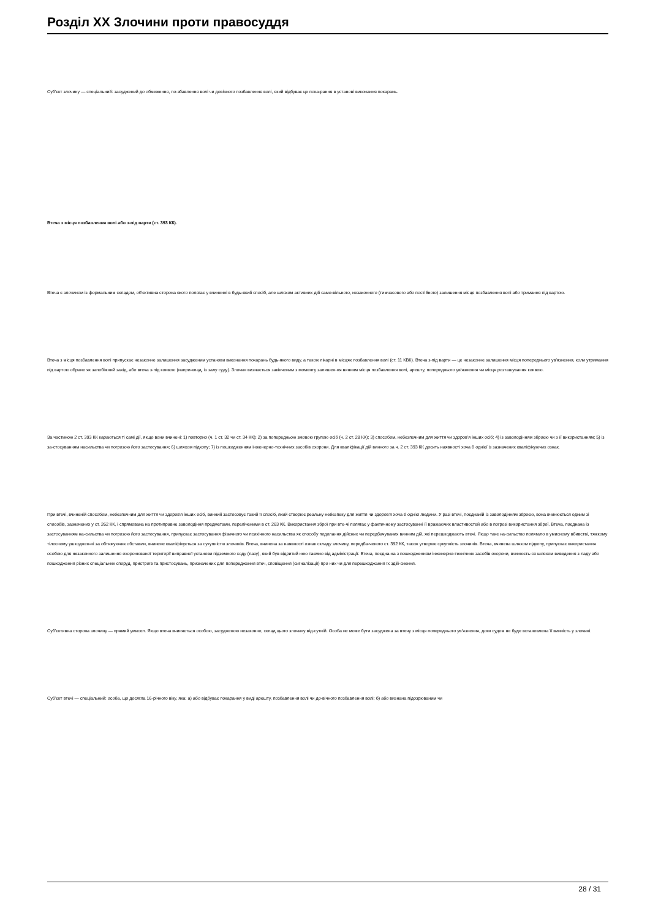Розділ XX Злочини проти правосуддя
Суб'єкт злочину — спеціальний: засуджений до обмеження, по-збавлення волі чи довічного позбавлення волі, який відбуває це пока-рання в установі виконання покарань.
Втеча з місця позбавлення волі або з-під варти (ст. 393 КК).
Втеча є злочином із формальним складом, об'єктивна сторона якого полягає у вчиненні в будь-який спосіб, але шляхом активних дій само-вільного, незаконного (тимчасового або постійного) залишення місця позбавлення волі або тримання під вартою.
Втеча з місця позбавлення волі припускає незаконне залишення засудженим установи виконання покарань будь-якого виду, а також лікарні в місцях позбавлення волі (ст. 11 КВК). Втеча з-під варти — це незаконне залишення місця попереднього ув'язнення, коли утримання під вартою обране як запобіжний захід, або втеча з-під конвою (напри-клад, із залу суду). Злочин визнається закінченим з моменту залишен-ня винним місця позбавлення волі, арешту, попереднього ув'язнення чи місця розташування конвою.
За частиною 2 ст. 393 КК караються ті самі дії, якщо вони вчинені: 1) повторно (ч. 1 ст. 32 чи ст. 34 КК); 2) за попередньою змовою групою осіб (ч. 2 ст. 28 КК); 3) способом, небезпечним для життя чи здоров'я інших осіб; 4) із заволодінням зброєю чи з її використанням; 5) із за-стосуванням насильства чи погрозою його застосування; 6) шляхом підкопу; 7) із пошкодженням інженерно-технічних засобів охорони. Для кваліфікації дій винного за ч. 2 ст. 393 КК досить наявності хоча б однієї із зазначених кваліфікуючих ознак.
При втечі, вчиненій способом, небезпечним для життя чи здоров'я інших осіб, винний застосовує такий її спосіб, який створює реальну небезпеку для життя чи здоров'я хоча б однієї людини. У разі втечі, поєднаній із заволодінням зброєю, вона вчинюється одним зі способів, зазначених у ст. 262 КК, і спрямована на протиправне заволодіння предметами, переліченими в ст. 263 КК. Використання зброї при вте-чі полягає у фактичному застосуванні її вражаючих властивостей або в погрозі використання зброї. Втеча, поєднана із застосуванням на-сильства чи погрозою його застосування, припускає застосування фізичного чи психічного насильства як способу подолання дійсних чи передбачуваних винним дій, які перешкоджають втечі. Якщо таке на-сильство полягало в умисному вбивстві, тяжкому тілесному ушкоджен-ні за обтяжуючих обставин, вчинене кваліфікується за сукупністю злочинів. Втеча, вчинена за наявності ознак складу злочину, передба-ченого ст. 392 КК, також утворює сукупність злочинів. Втеча, вчинена шляхом підкопу, припускає використання особою для незаконного залишення охоронюваної території виправної установи підземного ходу (лазу), який був відритий нею таємно від адміністрації. Втеча, поєдна-на з пошкодженням інженерно-технічних засобів охорони, вчинюєть-ся шляхом виведення з ладу або пошкодження різних спеціальних споруд, пристроїв та пристосувань, призначених для попередження втеч, сповіщення (сигналізації) про них чи для перешкоджання їх здій-снення.
Суб'єктивна сторона злочину — прямий умисел. Якщо втеча вчиняється особою, засудженою незаконно, склад цього злочину від-сутній. Особа не може бути засуджена за втечу з місця попереднього ув'язнення, доки судом не буде встановлена її винність у злочині.
Суб'єкт втечі — спеціальний: особа, що досягла 16-річного віку, яка: а) або відбуває покарання у виді арешту, позбавлення волі чи до-вічного позбавлення волі; б) або визнана підозрюваним чи
28 / 31